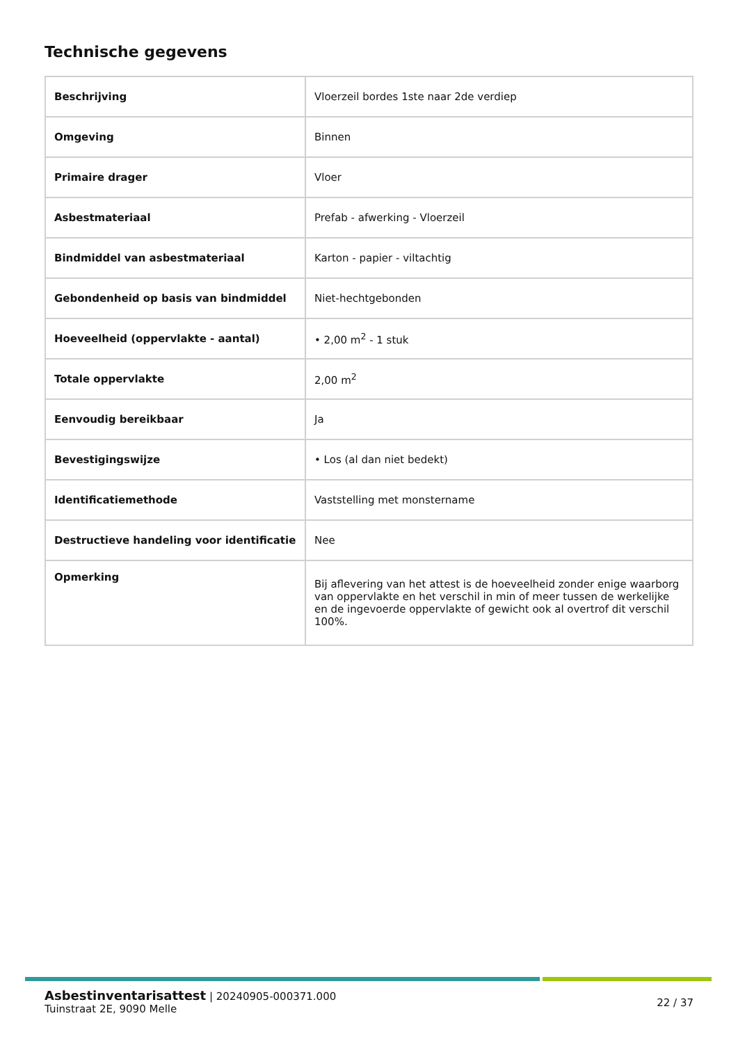Technische gegevens
| Beschrijving | Vloerzeil bordes 1ste naar 2de verdiep |
| Omgeving | Binnen |
| Primaire drager | Vloer |
| Asbestmateriaal | Prefab - afwerking - Vloerzeil |
| Bindmiddel van asbestmateriaal | Karton - papier - viltachtig |
| Gebondenheid op basis van bindmiddel | Niet-hechtgebonden |
| Hoeveelheid (oppervlakte - aantal) | • 2,00 m<sup>2</sup> - 1 stuk |
| Totale oppervlakte | 2,00 m<sup>2</sup> |
| Eenvoudig bereikbaar | Ja |
| Bevestigingswijze | • Los (al dan niet bedekt) |
| Identificatiemethode | Vaststelling met monstername |
| Destructieve handeling voor identificatie | Nee |
| Opmerking | Bij aflevering van het attest is de hoeveelheid zonder enige waarborg van oppervlakte en het verschil in min of meer tussen de werkelijke en de ingevoerde oppervlakte of gewicht ook al overtrof dit verschil 100%. |
Asbestinventarisattest | 20240905-000371.000
Tuinstraat 2E, 9090 Melle
22 / 37